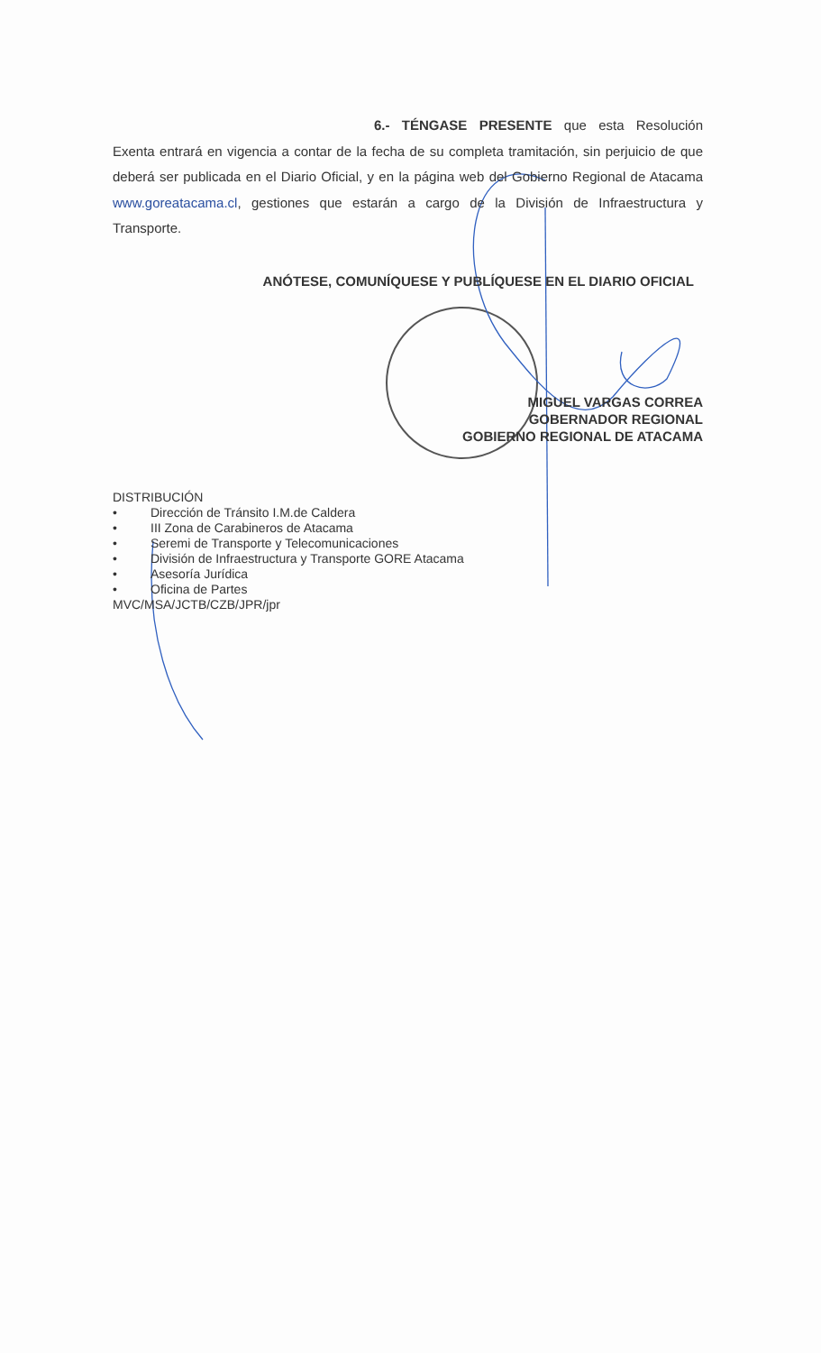6.- TÉNGASE PRESENTE que esta Resolución Exenta entrará en vigencia a contar de la fecha de su completa tramitación, sin perjuicio de que deberá ser publicada en el Diario Oficial, y en la página web del Gobierno Regional de Atacama www.goreatacama.cl, gestiones que estarán a cargo de la División de Infraestructura y Transporte.
ANÓTESE, COMUNÍQUESE Y PUBLÍQUESE EN EL DIARIO OFICIAL
MIGUEL VARGAS CORREA
GOBERNADOR REGIONAL
GOBIERNO REGIONAL DE ATACAMA
DISTRIBUCIÓN
• Dirección de Tránsito I.M.de Caldera
• III Zona de Carabineros de Atacama
• Seremi de Transporte y Telecomunicaciones
• División de Infraestructura y Transporte GORE Atacama
• Asesoría Jurídica
• Oficina de Partes
MVC/MSA/JCTB/CZB/JPR/jpr